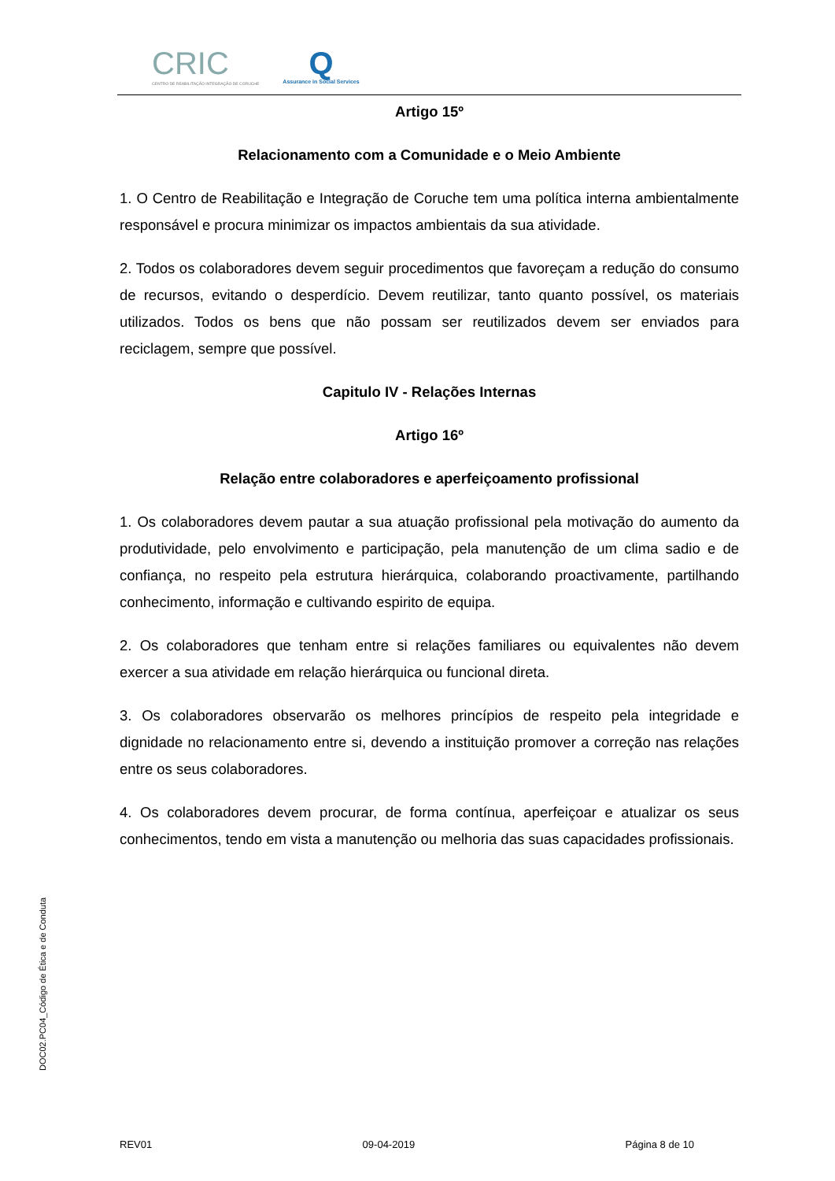CRIC
CENTRO DE REABILITAÇÃO INTEGRAÇÃO DE CORUCHE
Q
Assurance in Social Services
Artigo 15º
Relacionamento com a Comunidade e o Meio Ambiente
1. O Centro de Reabilitação e Integração de Coruche tem uma política interna ambientalmente responsável e procura minimizar os impactos ambientais da sua atividade.
2. Todos os colaboradores devem seguir procedimentos que favoreçam a redução do consumo de recursos, evitando o desperdício. Devem reutilizar, tanto quanto possível, os materiais utilizados. Todos os bens que não possam ser reutilizados devem ser enviados para reciclagem, sempre que possível.
Capitulo IV - Relações Internas
Artigo 16º
Relação entre colaboradores e aperfeiçoamento profissional
1. Os colaboradores devem pautar a sua atuação profissional pela motivação do aumento da produtividade, pelo envolvimento e participação, pela manutenção de um clima sadio e de confiança, no respeito pela estrutura hierárquica, colaborando proactivamente, partilhando conhecimento, informação e cultivando espirito de equipa.
2. Os colaboradores que tenham entre si relações familiares ou equivalentes não devem exercer a sua atividade em relação hierárquica ou funcional direta.
3. Os colaboradores observarão os melhores princípios de respeito pela integridade e dignidade no relacionamento entre si, devendo a instituição promover a correção nas relações entre os seus colaboradores.
4. Os colaboradores devem procurar, de forma contínua, aperfeiçoar e atualizar os seus conhecimentos, tendo em vista a manutenção ou melhoria das suas capacidades profissionais.
DOC02.PC04_Código de Ética e de Conduta
REV01 09-04-2019 Página 8 de 10